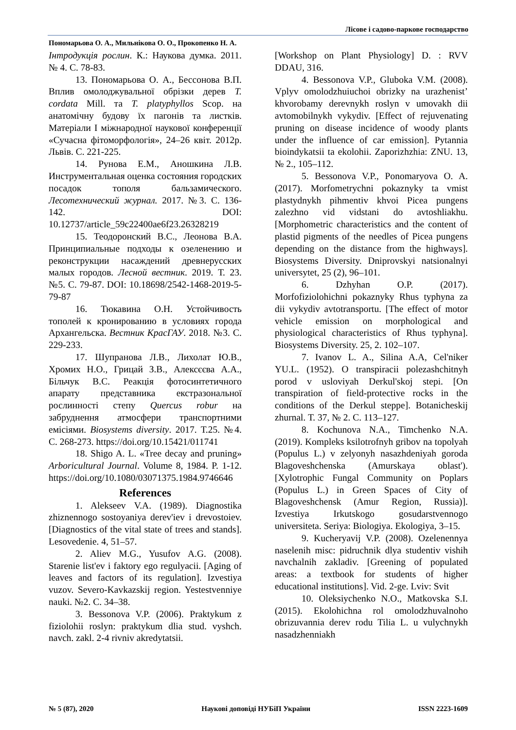Лісове і садово-паркове господарство
Пономарьова О. А., Мильнікова О. О., Прокопенко Н. А.
Інтродукція рослин. К.: Наукова думка. 2011. № 4. С. 78-83.
13. Пономарьова О. А., Бессонова В.П. Вплив омолоджувальної обрізки дерев T. cordata Mill. та T. platyphyllos Scop. на анатомічну будову їх пагонів та листків. Матеріали І міжнародної наукової конференції «Сучасна фітоморфологія», 24–26 квіт. 2012р. Львів. С. 221-225.
14. Рунова Е.М., Аношкина Л.В. Инструментальная оценка состояния городских посадок тополя бальзамического. Лесотехнический журнал. 2017. №3. С. 136-142. DOI: 10.12737/article_59c22400ae6f23.26328219
15. Теодоронский В.С., Леонова В.А. Принципиальные подходы к озеленению и реконструкции насаждений древнерусских малых городов. Лесной вестник. 2019. Т. 23. №5. С. 79-87. DOI: 10.18698/2542-1468-2019-5-79-87
16. Тюкавина О.Н. Устойчивость тополей к кронированию в условиях города Архангельска. Вестник КрасГАУ. 2018. №3. С. 229-233.
17. Шупранова Л.В., Лихолат Ю.В., Хромих Н.О., Грицай З.В., Алексєєва А.А., Більчук В.С. Реакція фотосинтетичного апарату представника екстразональної рослинності степу Quercus robur на забруднення атмосфери транспортними емісіями. Biosystems diversity. 2017. Т.25. №4. С. 268-273. https://doi.org/10.15421/011741
18. Shigo A. L. «Tree decay and pruning» Arboricultural Journal. Volume 8, 1984. P. 1-12. https://doi.org/10.1080/03071375.1984.9746646
References
1. Alekseev V.A. (1989). Diagnostika zhiznennogo sostoyaniya derev'iev i drevostoiev. [Diagnostics of the vital state of trees and stands]. Lesovedenie. 4, 51–57.
2. Aliev M.G., Yusufov A.G. (2008). Starenie list'ev i faktory ego regulyacii. [Aging of leaves and factors of its regulation]. Izvestiya vuzov. Severo-Kavkazskij region. Yestestvenniye nauki. №2. С. 34–38.
3. Bessonova V.P. (2006). Praktykum z fiziolohii roslyn: praktykum dlia stud. vyshch. navch. zakl. 2-4 rivniv akredytatsii.
[Workshop on Plant Physiology] D. : RVV DDAU, 316.
4. Bessonova V.P., Gluboka V.M. (2008). Vplyv omolodzhuiuchoi obrizky na urazhenist’ khvorobamy derevnykh roslyn v umovakh dii avtomobilnykh vykydiv. [Effect of rejuvenating pruning on disease incidence of woody plants under the influence of car emission]. Pytannia bioindykatsii ta ekolohii. Zaporizhzhia: ZNU. 13, № 2., 105–112.
5. Bessonova V.P., Ponomaryova O. A. (2017). Morfometrychni pokaznyky ta vmist plastydnykh pihmentiv khvoi Picea pungens zalezhno vid vidstani do avtoshliakhu. [Morphometric characteristics and the content of plastid pigments of the needles of Picea pungens depending on the distance from the highways]. Biosystems Diversity. Dniprovskyi natsionalnyi universytet, 25 (2), 96–101.
6. Dzhyhan O.P. (2017). Morfofiziolohichni pokaznyky Rhus typhyna za dii vykydiv avtotransportu. [The effect of motor vehicle emission on morphological and physiological characteristics of Rhus typhyna]. Biosystems Diversity. 25, 2. 102–107.
7. Ivanov L. A., Silina A.A, Cel'niker YU.L. (1952). O transpiracii polezashchitnyh porod v usloviyah Derkul'skoj stepi. [On transpiration of field-protective rocks in the conditions of the Derkul steppe]. Botanicheskij zhurnal. Т. 37, № 2. С. 113–127.
8. Kochunova N.A., Timchenko N.A. (2019). Kompleks ksilotrofnyh gribov na topolyah (Populus L.) v zelyonyh nasazhdeniyah goroda Blagoveshchenska (Amurskaya oblast'). [Xylotrophic Fungal Community on Poplars (Populus L.) in Green Spaces of City of Blagoveshchensk (Amur Region, Russia)]. Izvestiya Irkutskogo gosudarstvennogo universiteta. Seriya: Biologiya. Ekologiya, 3–15.
9. Kucheryavij V.P. (2008). Ozelenennya naselenih misc: pidruchnik dlya studentiv vishih navchalnih zakladiv. [Greening of populated areas: a textbook for students of higher educational institutions]. Vid. 2-ge. Lviv: Svit
10. Oleksiychenko N.O., Matkovska S.I. (2015). Ekolohichna rol omolodzhuvalnoho obrizuvannia derev rodu Tilia L. u vulychnykh nasadzhenniakh
№ 5 (87), 2020 Наукові доповіді НУБіП України ISSN 2223-1609